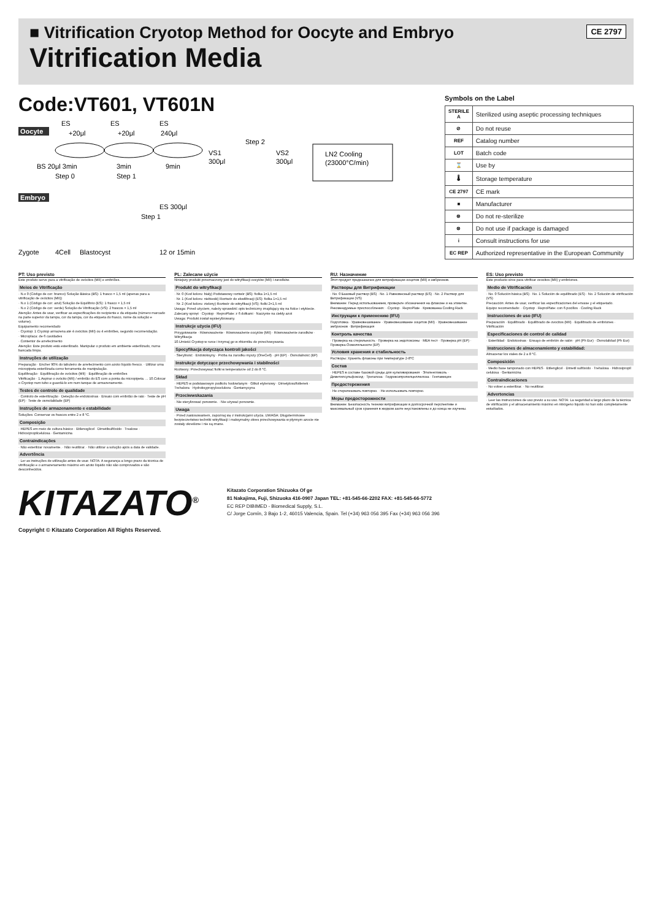■ Vitrification Cryotop Method for Oocyte and Embryo
Vitrification Media
CE 2797
Code:VT601, VT601N
Oocyte
ES
ES
ES
+20μl
+20μl
240μl
BS 20μl 3min
3min
9min
Step 0
Step 1
Step 2
VS1
300μl
VS2
300μl
LN2 Cooling
(23000°C/min)
Embryo
ES 300μl
Step 1
Zygote
4Cell
Blastocyst
12 or 15min
Symbols on the Label
| STERILE A | Sterilized using aseptic processing techniques |
| ⊘ | Do not reuse |
| REF | Catalog number |
| LOT | Batch code |
| ⌛ | Use by |
| 🌡 | Storage temperature |
| CE 2797 | CE mark |
| ■ | Manufacturer |
| ⊗ | Do not re-sterilize |
| ⊗ | Do not use if package is damaged |
| i | Consult instructions for use |
| EC REP | Authorized representative in the European Community |
PT: Uso previsto
Este produto serve para a vitrificação de ovócitos (MII) e embriões.
Meios de Vitrificação
· N.o 0 (Código de cor: branco) Solução Básica (BS): 1 frasco × 1,5 ml (apenas para a vitrificação de ovócitos (MII))
· N.o 1 (Código de cor: azul) Solução de Equilíbrio (ES): 1 frasco × 1,5 ml
· N.o 2 (Código de cor: verde) Solução de Vitrificação (VS): 2 frascos × 1,5 ml
Atenção: Antes de usar, verificar as especificações do recipiente e da etiqueta (número marcado na parte superior da tampa, cor da tampa, cor da etiqueta do frasco, nome da solução e volume).
Equipamento recomendado
· Cryotop: 1 Cryotop armazena até 4 ovócitos (MII) ou 4 embriões, segundo recomendação.
· Microplaca: de 6 cavidades
· Contentor de arrefecimento
Atenção: Este produto está esterilizado. Manipular o produto em ambiente esterilizado, numa bancada limpa.
Instruções de utilização
Preparação · Encher 90% do tabuleiro de arrefecimento com azoto líquido fresco. · Utilizar uma micropipeta esterilizada como ferramenta de manipulação.
Equilibração · Equilibração de ovócitos (MII) · Equilibração de embriões
Vitrificação · 1.Aspirar o ovócito (MII) / embrião do ES com a ponta da micropipeta. ... 10.Colocar o Cryotop num tubo e guardá-lo em num tanque de armazenamento.
Testes de controlo de qualidade
· Controlo de esterilização · Deteção de endotoxinas · Ensaio com embrião de rato · Teste de pH (EP) · Teste de osmolalidade (EP)
Instruções de armazenamento e estabilidade
Soluções: Conservar os frascos entre 2 e 8 °C.
Composição
· HEPES em meio de cultura básico · Etilenoglicol · Dimetilsulfóxido · Trealose · Hidroxipropilcelulosa · Gentamicina
Contraindicações
· Não esterilizar novamente. · Não reutilizar. · Não utilizar a solução após a data de validade.
Advertência
· Ler as instruções de utilização antes de usar. NOTA: A segurança a longo prazo da técnica de vitrificação e o armazenamento máximo em azoto líquido não são comprovados e são desconhecidos.
PL: Zalecane użycie
Niniejszy produkt przeznaczony jest do witryfikacji oocytów (MII) i zarodków.
Produkt do witryfikacji
· Nr. 0 (Kod koloru: biały) Podstawowy roztwór (BS): fiolka 1×1,5 ml
· Nr. 1 (Kod koloru: niebieski) Roztwór do ekwilibracji (ES): fiolka 1×1,5 ml
· Nr. 2 (Kod koloru: zielony) Roztwór do witryfikacji (VS): fiolki 2×1,5 ml
Uwaga: Przed użyciem, należy sprawdzić opis techniczny znajdujący się na fiolce i etykiecie.
Zalecany sprzęt · Cryotop · ReproPlate: z 6 dołkami · Naczynie na ciekły azot
Uwaga: Produkt został wysterylizowany.
Instrukcje użycia (IFU)
Przygotowanie · Równoważenie · Równoważenie oocytów (MII) · Równoważenie zarodków · Witryfikacja
10.Umieść Cryotop w rurce i trzymaj go w zbiorniku do przechowywania.
Specyfikacja dotycząca kontroli jakości
· Sterylność · Endotoksyny · Próba na zarodku myszy (OneCell) · pH (EP) · Osmolalność (EP)
Instrukcje dotyczące przechowywania i stabilności
Roztwory: Przechowywać fiolki w temperaturze od 2 do 8 °C.
Skład
· HEPES w podstawowym podłożu hodowlanym · Glikol etylenowy · Dimetylosulfotlenek · Trehaloza · Hydroksypropyloceluloza · Gentamycyna
Przeciwwskazania
· Nie sterylizować ponownie. · Nie używać ponownie.
Uwaga
· Przed zastosowaniem, zapoznaj się z instrukcjami użycia. UWAGA: Długoterminowe bezpieczeństwo techniki witryfikacji i maksymalny okres przechowywania w płynnym azocie nie zostały określone i nie są znane.
RU: Назначение
Этот продукт предназначен для витрификации ооцитов (MII) и эмбрионов.
Растворы для Витрификации
· No. 0 Базовый раствор (BS) · No. 1 Равновесный раствор (ES) · No. 2 Раствор для Витрификации (VS)
Внимание: Перед использованием, проверьте обозначения на флаконе и на этикетке.
Рекомендуемые приспособления: · Cryotop · ReproPlate · Кривованна Cooling Rack
Инструкции к применению (IFU)
Подготовка · Уравновешивание · Уравновешивание ооцитов (MII) · Уравновешивание эмбрионов · Витрификация
Контроль качества
· Проверка на стерильность · Проверка на эндотоксины · MEA тест · Проверка pH (EP) · Проверка Осмоляльности (EP)
Условия хранения и стабильность
Растворы: Хранить флаконы при температуре 2-8°C
Состав
· HEPES в составе базовой среды для культивирования · Этиленгликоль · Диметилсульфоксид · Трегалоза · Гидроксипропилцеллюлоза · Гентамицин
Предостережения
· Не стерилизовать повторно. · Не использовать повторно.
Меры предосторожности
Внимание: Безопасность техники витрификации в долгосрочной перспективе и максимальный срок хранения в жидком азоте неустановлены и до конца не изучены.
ES: Uso previsto
Este producto sirve para vitrificar ovocitos (MII) y embriones.
Medio de Vitrificación
· No. 0 Solución básica (BS) · No. 1 Solución de equilibrado (ES) · No. 2 Solución de vitrificación (VS)
Precaución: Antes de usar, verificar las especificaciones del envase y el etiquetado.
Equipo recomendado: · Cryotop · ReproPlate: con 6 pocillos · Cooling Rack
Instrucciones de uso (IFU)
Preparación · Equilibrado · Equilibrado de ovocitos (MII) · Equilibrado de embriones · Vitrificación
Especificaciones de control de calidad
· Esterilidad · Endotoxinas · Ensayo de embrión de ratón · pH (Ph Eur) · Osmolalidad (Ph Eur)
Instrucciones de almacenamiento y estabilidad:
Almacenar los viales de 2 a 8 °C.
Composición
· Medio base tamponado con HEPES · Etilenglicol · Dimetil sulfóxido · Trehalosa · Hidroxipropil celulosa · Gentamicina
Contraindicaciones
· No volver a esterilizar. · No reutilizar.
Advertencias
· Leer las instrucciones de uso previo a su uso. NOTA: La seguridad a largo plazo de la técnica de vitrificación y el almacenamiento máximo en nitrógeno líquido no han sido completamente estudiados.
KITAZATO<sup>®</sup>
Kitazato Corporation Shizuoka Of ge
81 Nakajima, Fuji, Shizuoka 416-0907 Japan TEL: +81-545-66-2202 FAX: +81-545-66-5772
EC REP DIBIMED - Biomedical Supply, S.L.
C/ Jorge Comín, 3 Bajo 1-2, 46015 Valencia, Spain. Tel (+34) 963 056 395 Fax (+34) 963 056 396
Copyright © Kitazato Corporation All Rights Reserved.